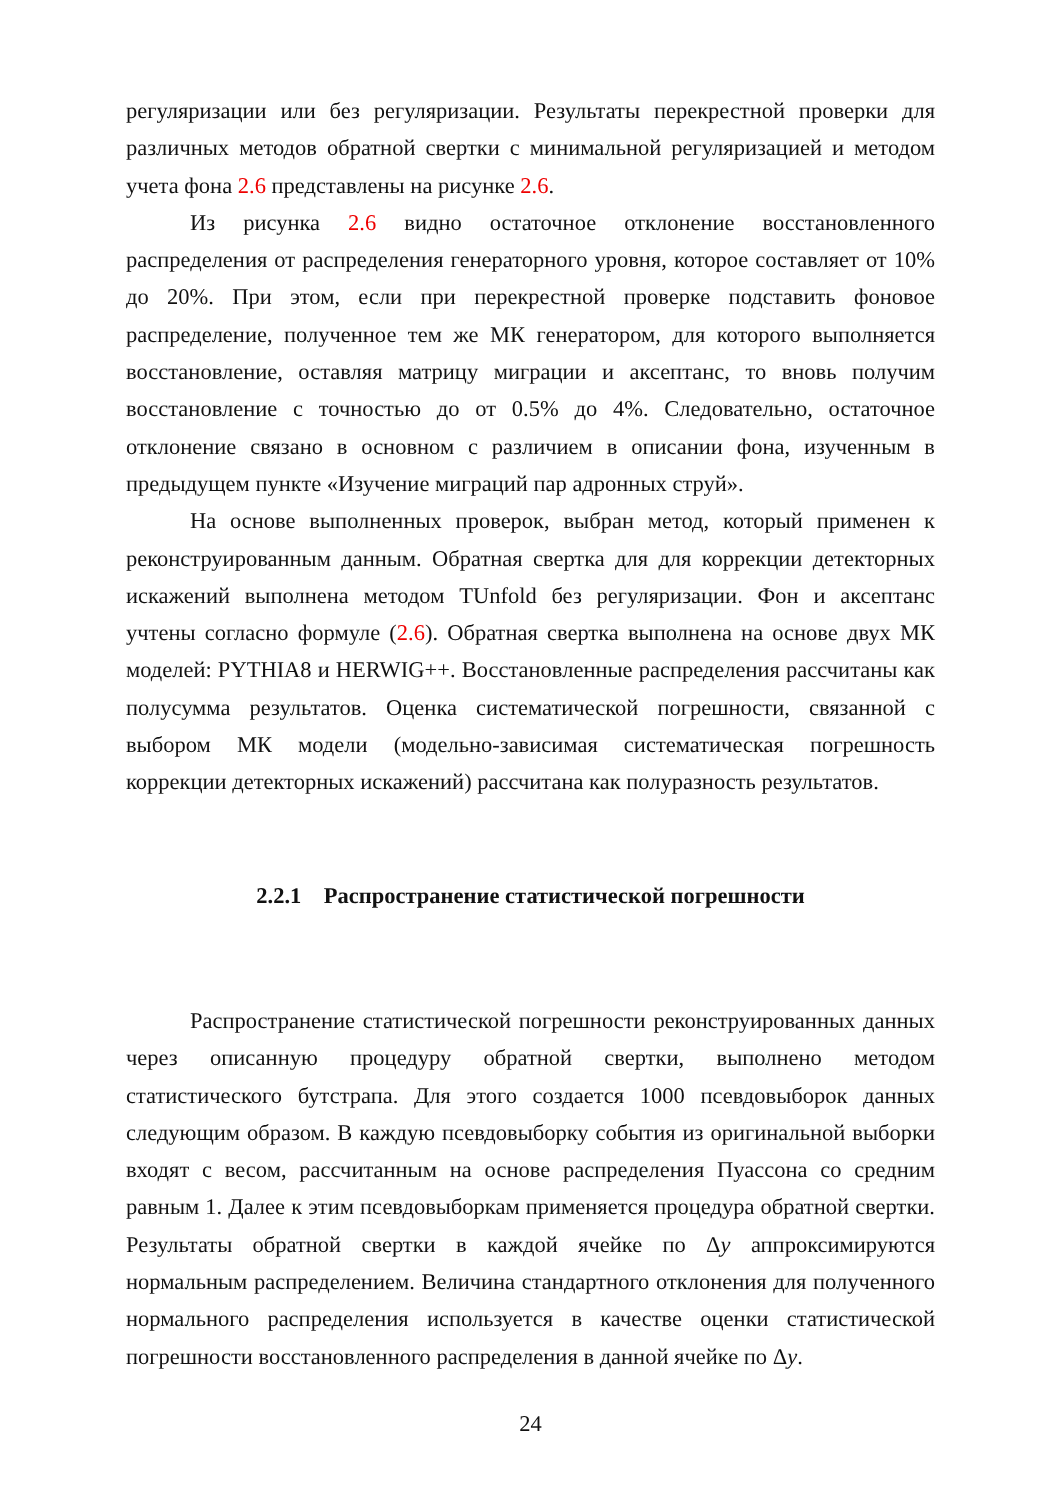регуляризации или без регуляризации. Результаты перекрестной проверки для различных методов обратной свертки с минимальной регуляризацией и методом учета фона 2.6 представлены на рисунке 2.6.
Из рисунка 2.6 видно остаточное отклонение восстановленного распределения от распределения генераторного уровня, которое составляет от 10% до 20%. При этом, если при перекрестной проверке подставить фоновое распределение, полученное тем же МК генератором, для которого выполняется восстановление, оставляя матрицу миграции и аксептанс, то вновь получим восстановление с точностью до от 0.5% до 4%. Следовательно, остаточное отклонение связано в основном с различием в описании фона, изученным в предыдущем пункте «Изучение миграций пар адронных струй».
На основе выполненных проверок, выбран метод, который применен к реконструированным данным. Обратная свертка для для коррекции детекторных искажений выполнена методом TUnfold без регуляризации. Фон и аксептанс учтены согласно формуле (2.6). Обратная свертка выполнена на основе двух МК моделей: PYTHIA8 и HERWIG++. Восстановленные распределения рассчитаны как полусумма результатов. Оценка систематической погрешности, связанной с выбором МК модели (модельно-зависимая систематическая погрешность коррекции детекторных искажений) рассчитана как полуразность результатов.
2.2.1 Распространение статистической погрешности
Распространение статистической погрешности реконструированных данных через описанную процедуру обратной свертки, выполнено методом статистического бутстрапа. Для этого создается 1000 псевдовыборок данных следующим образом. В каждую псевдовыборку события из оригинальной выборки входят с весом, рассчитанным на основе распределения Пуассона со средним равным 1. Далее к этим псевдовыборкам применяется процедура обратной свертки. Результаты обратной свертки в каждой ячейке по Δy аппроксимируются нормальным распределением. Величина стандартного отклонения для полученного нормального распределения используется в качестве оценки статистической погрешности восстановленного распределения в данной ячейке по Δy.
24